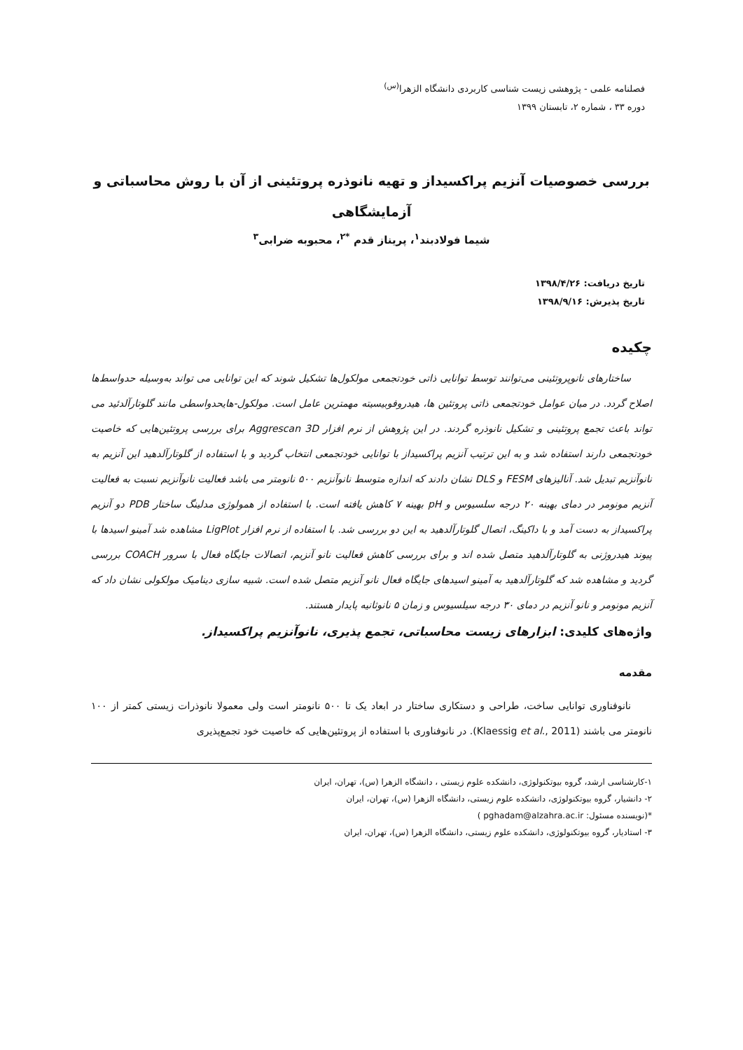فصلنامه علمی - پژوهشی زیست شناسی کاربردی دانشگاه الزهرا<sup>(س)</sup>
دوره ۳۳ ، شماره ۲، تابستان ۱۳۹۹
بررسی خصوصیات آنزیم پراکسیداز و تهیه نانوذره پروتئینی از آن با روش محاسباتی و آزمایشگاهی
شیما فولادبند<sup>۱</sup>، پریناز قدم <sup>*۲</sup>، محبوبه ضرابی<sup>۳</sup>
تاریخ دریافت: ۱۳۹۸/۴/۲۶
تاریخ پذیرش: ۱۳۹۸/۹/۱۶
چکیده
ساختارهای نانوپروتئینی می‌توانند توسط توانایی ذاتی خودتجمعی مولکول‌ها تشکیل شوند که این توانایی می تواند به‌وسیله حدواسط‌ها اصلاح گردد. در میان عوامل خودتجمعی ذاتی پروتئین ها، هیدروفوبیسیته مهمترین عامل است. مولکول-هایحدواسطی مانند گلوتارآلدئید می تواند باعث تجمع پروتئینی و تشکیل نانوذره گردند. در این پژوهش از نرم افزار Aggrescan 3D برای بررسی پروتئین‌هایی که خاصیت خودتجمعی دارند استفاده شد و به این ترتیب آنزیم پراکسیداز با توانایی خودتجمعی انتخاب گردید و با استفاده از گلوتارآلدهید این آنزیم به نانوآنزیم تبدیل شد. آنالیزهای FESM و DLS نشان دادند که اندازه متوسط نانوآنزیم ۵۰۰ نانومتر می باشد فعالیت نانوآنزیم نسبت به فعالیت آنزیم مونومر در دمای بهینه ۲۰ درجه سلسیوس و pH بهینه ۷ کاهش یافته است. با استفاده از همولوژی مدلینگ ساختار PDB دو آنزیم پراکسیداز به دست آمد و با داکینگ، اتصال گلوتارآلدهید به این دو بررسی شد. با استفاده از نرم افزار LigPlot مشاهده شد آمینو اسیدها با پیوند هیدروژنی به گلوتارآلدهید متصل شده اند و برای بررسی کاهش فعالیت نانو آنزیم، اتصالات جایگاه فعال با سرور COACH بررسی گردید و مشاهده شد که گلوتارآلدهید به آمینو اسیدهای جایگاه فعال نانو آنزیم متصل شده است. شبیه سازی دینامیک مولکولی نشان داد که آنزیم مونومر و نانو آنزیم در دمای ۳۰ درجه سیلسیوس و زمان ۵ نانوثانیه پایدار هستند.
واژه‌های کلیدی: ابزارهای زیست محاسباتی، تجمع پذیری، نانوآنزیم پراکسیداز.
مقدمه
نانوفناوری توانایی ساخت، طراحی و دستکاری ساختار در ابعاد یک تا ۵۰۰ نانومتر است ولی معمولا نانوذرات زیستی کمتر از ۱۰۰ نانومتر می باشند (Klaessig et al., 2011). در نانوفناوری با استفاده از پروتئین‌هایی که خاصیت خود تجمع‌پذیری
۱-کارشناسی ارشد، گروه بیوتکنولوژی، دانشکده علوم زیستی ، دانشگاه الزهرا (س)، تهران، ایران
۲- دانشیار، گروه بیوتکنولوژی، دانشکده علوم زیستی، دانشگاه الزهرا (س)، تهران، ایران
*(نویسنده مسئول: pghadam@alzahra.ac.ir )
۳- استادیار، گروه بیوتکنولوژی، دانشکده علوم زیستی، دانشگاه الزهرا (س)، تهران، ایران